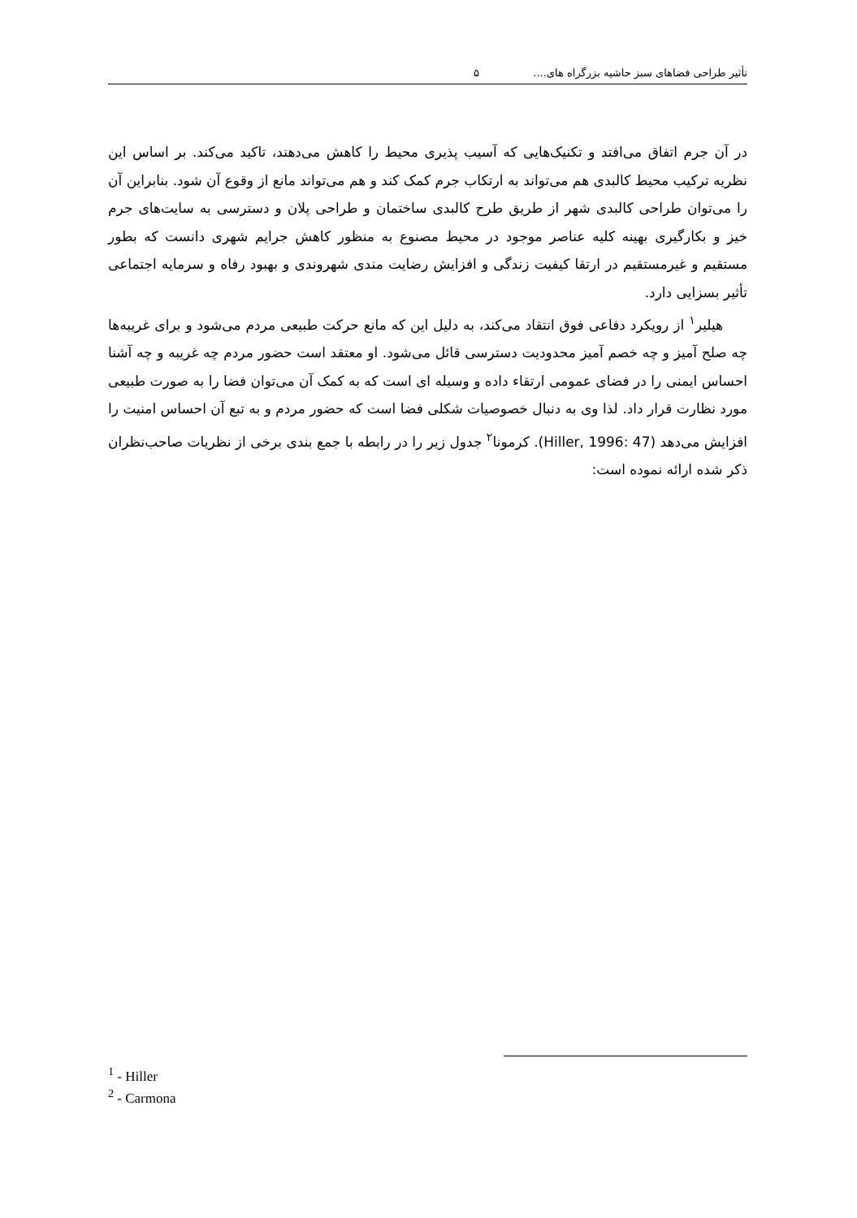تأثیر طراحی فضاهای سبز حاشیه بزرگراه های.... ۵
در آن جرم اتفاق می‌افتد و تکنیک‌هایی که آسیب پذیری محیط را کاهش می‌دهند، تاکید می‌کند. بر اساس این نظریه ترکیب محیط کالبدی هم می‌تواند به ارتکاب جرم کمک کند و هم می‌تواند مانع از وقوع آن شود. بنابراین آن را می‌توان طراحی کالبدی شهر از طریق طرح کالبدی ساختمان و طراحی پلان و دسترسی به سایت‌های جرم خیز و بکارگیری بهینه کلیه عناصر موجود در محیط مصنوع به منظور کاهش جرایم شهری دانست که بطور مستقیم و غیرمستقیم در ارتقا کیفیت زندگی و افزایش رضایت مندی شهروندی و بهبود رفاه و سرمایه اجتماعی تأثیر بسزایی دارد.
هیلیر<sup>۱</sup> از رویکرد دفاعی فوق انتقاد می‌کند، به دلیل این که مانع حرکت طبیعی مردم می‌شود و برای غریبه‌ها چه صلح آمیز و چه خصم آمیز محدودیت دسترسی قائل می‌شود. او معتقد است حضور مردم چه غریبه و چه آشنا احساس ایمنی را در فضای عمومی ارتقاء داده و وسیله ای است که به کمک آن می‌توان فضا را به صورت طبیعی مورد نظارت قرار داد. لذا وی به دنبال خصوصیات شکلی فضا است که حضور مردم و به تبع آن احساس امنیت را افزایش می‌دهد (Hiller, 1996: 47). کرمونا<sup>۲</sup> جدول زیر را در رابطه با جمع بندی برخی از نظریات صاحب‌نظران ذکر شده ارائه نموده است:
<sup>1</sup> - Hiller
<sup>2</sup> - Carmona